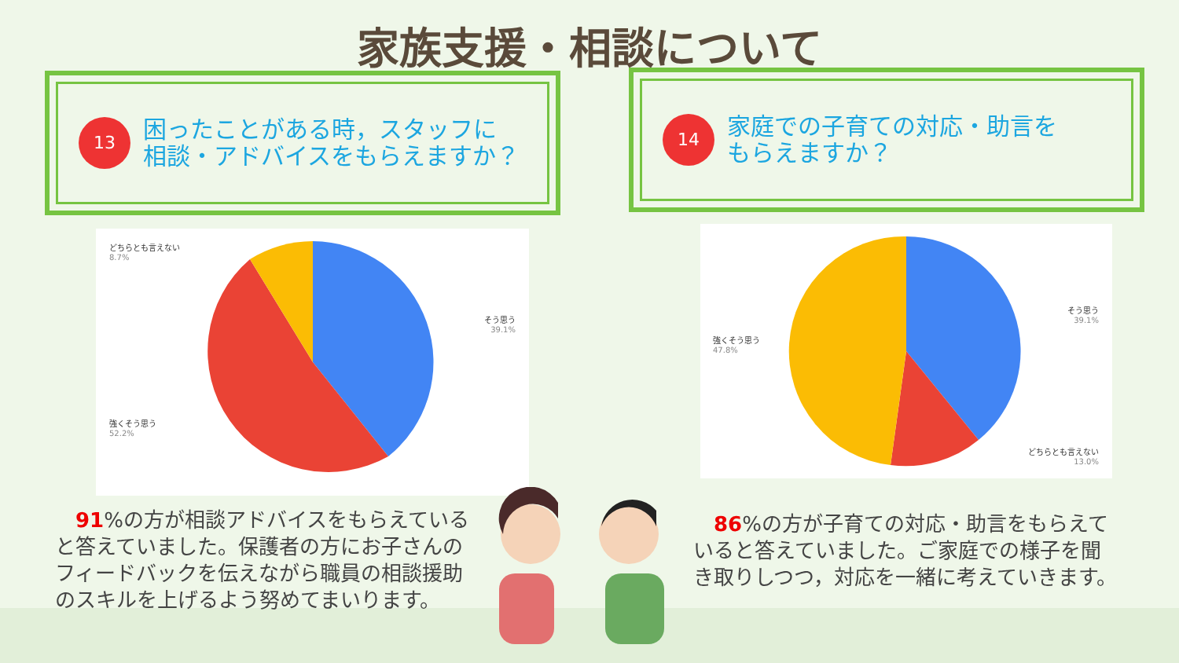家族支援・相談について
13
困ったことがある時，スタッフに
相談・アドバイスをもらえますか？
14
家庭での子育ての対応・助言を
もらえますか？
どちらとも言えない
8.7%
そう思う
39.1%
強くそう思う
52.2%
そう思う
39.1%
強くそう思う
47.8%
どちらとも言えない
13.0%
　91%の方が相談アドバイスをもらえていると答えていました。保護者の方にお子さんのフィードバックを伝えながら職員の相談援助のスキルを上げるよう努めてまいります。
　86%の方が子育ての対応・助言をもらえていると答えていました。ご家庭での様子を聞き取りしつつ，対応を一緒に考えていきます。